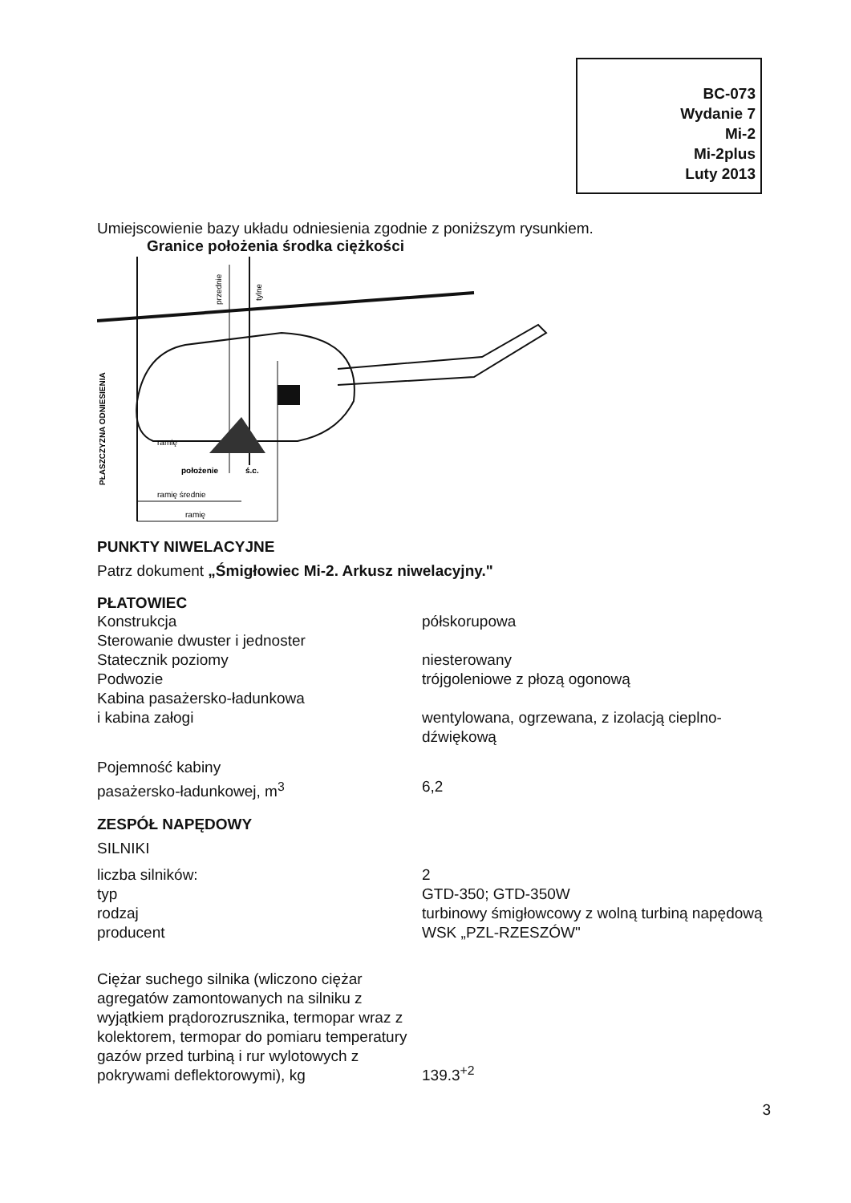BC-073
Wydanie 7
Mi-2
Mi-2plus
Luty 2013
Umiejscowienie bazy układu odniesienia zgodnie z poniższym rysunkiem.
Granice położenia środka ciężkości
PŁASZCZYZNA ODNIESIENIA
przednie
tylne
ramię
położenie
ś.c.
ramię średnie
ramię
PUNKTY NIWELACYJNE
Patrz dokument „Śmigłowiec Mi-2. Arkusz niwelacyjny."
PŁATOWIEC
| Konstrukcja | półskorupowa |
| Sterowanie dwuster i jednoster | |
| Statecznik poziomy | niesterowany |
| Podwozie | trójgoleniowe z płozą ogonową |
| Kabina pasażersko-ładunkowa i kabina załogi | wentylowana, ogrzewana, z izolacją cieplno-dźwiękową |
| Pojemność kabiny pasażersko-ładunkowej, m<sup>3</sup> | 6,2 |
ZESPÓŁ NAPĘDOWY
SILNIKI
| liczba silników: | 2 |
| typ | GTD-350; GTD-350W |
| rodzaj | turbinowy śmigłowcowy z wolną turbiną napędową |
| producent | WSK „PZL-RZESZÓW" |
| Ciężar suchego silnika (wliczono ciężar agregatów zamontowanych na silniku z wyjątkiem prądorozrusznika, termopar wraz z kolektorem, termopar do pomiaru temperatury gazów przed turbiną i rur wylotowych z pokrywami deflektorowymi), kg | 139.3<sup>+2</sup> |
3